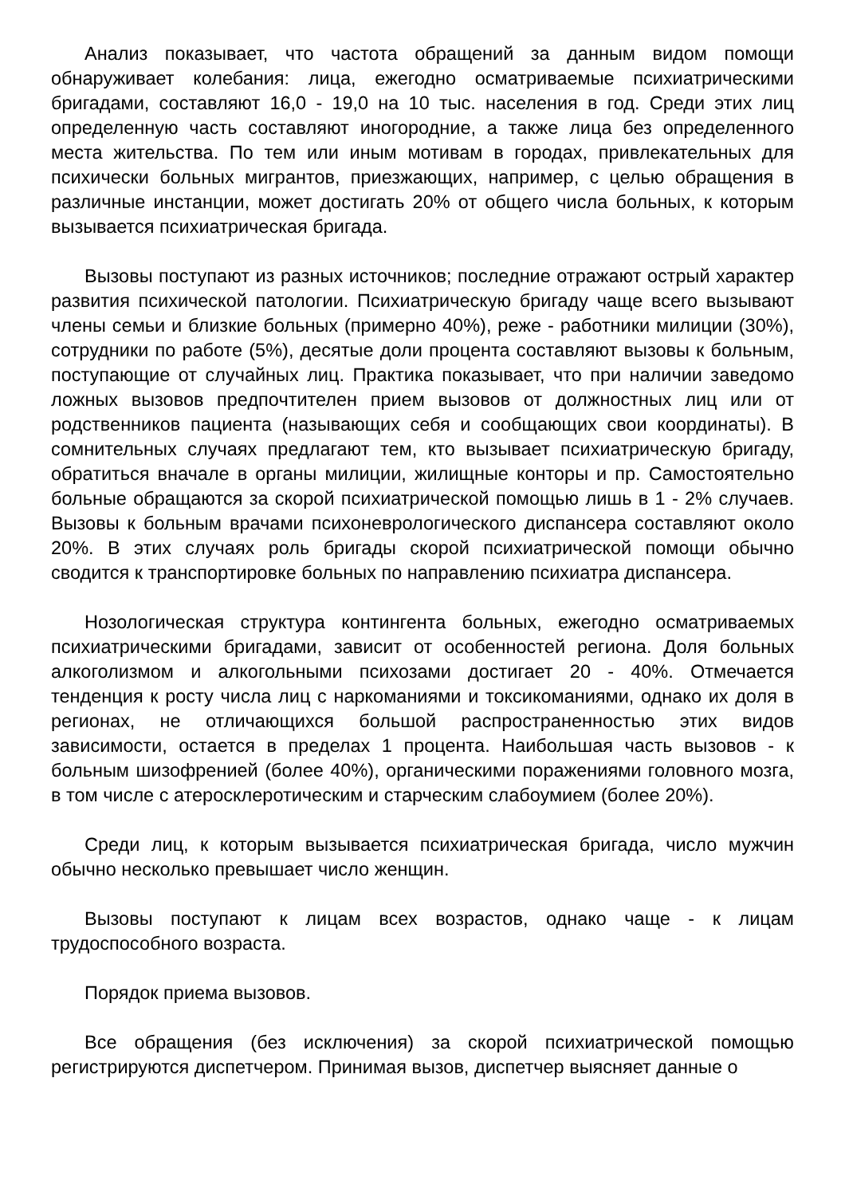Анализ показывает, что частота обращений за данным видом помощи обнаруживает колебания: лица, ежегодно осматриваемые психиатрическими бригадами, составляют 16,0 - 19,0 на 10 тыс. населения в год. Среди этих лиц определенную часть составляют иногородние, а также лица без определенного места жительства. По тем или иным мотивам в городах, привлекательных для психически больных мигрантов, приезжающих, например, с целью обращения в различные инстанции, может достигать 20% от общего числа больных, к которым вызывается психиатрическая бригада.
Вызовы поступают из разных источников; последние отражают острый характер развития психической патологии. Психиатрическую бригаду чаще всего вызывают члены семьи и близкие больных (примерно 40%), реже - работники милиции (30%), сотрудники по работе (5%), десятые доли процента составляют вызовы к больным, поступающие от случайных лиц. Практика показывает, что при наличии заведомо ложных вызовов предпочтителен прием вызовов от должностных лиц или от родственников пациента (называющих себя и сообщающих свои координаты). В сомнительных случаях предлагают тем, кто вызывает психиатрическую бригаду, обратиться вначале в органы милиции, жилищные конторы и пр. Самостоятельно больные обращаются за скорой психиатрической помощью лишь в 1 - 2% случаев. Вызовы к больным врачами психоневрологического диспансера составляют около 20%. В этих случаях роль бригады скорой психиатрической помощи обычно сводится к транспортировке больных по направлению психиатра диспансера.
Нозологическая структура контингента больных, ежегодно осматриваемых психиатрическими бригадами, зависит от особенностей региона. Доля больных алкоголизмом и алкогольными психозами достигает 20 - 40%. Отмечается тенденция к росту числа лиц с наркоманиями и токсикоманиями, однако их доля в регионах, не отличающихся большой распространенностью этих видов зависимости, остается в пределах 1 процента. Наибольшая часть вызовов - к больным шизофренией (более 40%), органическими поражениями головного мозга, в том числе с атеросклеротическим и старческим слабоумием (более 20%).
Среди лиц, к которым вызывается психиатрическая бригада, число мужчин обычно несколько превышает число женщин.
Вызовы поступают к лицам всех возрастов, однако чаще - к лицам трудоспособного возраста.
Порядок приема вызовов.
Все обращения (без исключения) за скорой психиатрической помощью регистрируются диспетчером. Принимая вызов, диспетчер выясняет данные о